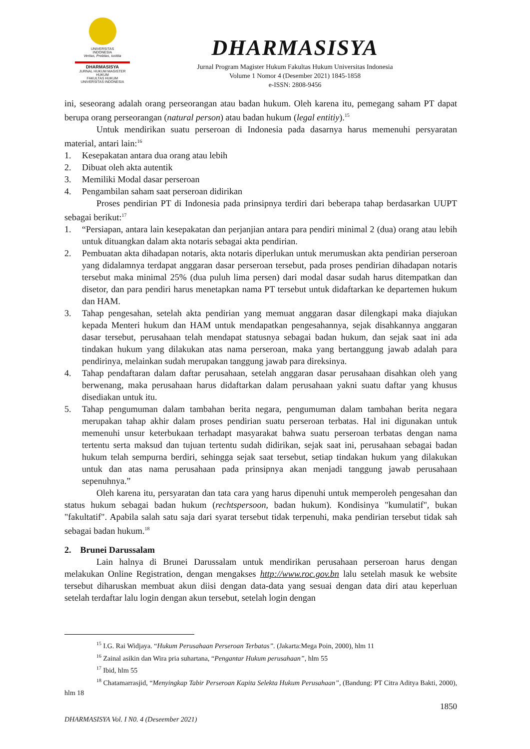UNIVERSITAS
INDONESIA
Veritas, Probitas, Iustitia
DHARMASISYA
JURNAL HUKUM MAGISTER HUKUM
FAKULTAS HUKUM
UNIVERSITAS INDONESIA
DHARMASISYA
Jurnal Program Magister Hukum Fakultas Hukum Universitas Indonesia
Volume 1 Nomor 4 (Desember 2021) 1845-1858
e-ISSN: 2808-9456
ini, seseorang adalah orang perseorangan atau badan hukum. Oleh karena itu, pemegang saham PT dapat berupa orang perseorangan (natural person) atau badan hukum (legal entitiy).<sup>15</sup>
Untuk mendirikan suatu perseroan di Indonesia pada dasarnya harus memenuhi persyaratan material, antari lain:<sup>16</sup>
1. Kesepakatan antara dua orang atau lebih
2. Dibuat oleh akta autentik
3. Memiliki Modal dasar perseroan
4. Pengambilan saham saat perseroan didirikan
Proses pendirian PT di Indonesia pada prinsipnya terdiri dari beberapa tahap berdasarkan UUPT sebagai berikut:<sup>17</sup>
1. “Persiapan, antara lain kesepakatan dan perjanjian antara para pendiri minimal 2 (dua) orang atau lebih untuk dituangkan dalam akta notaris sebagai akta pendirian.
2. Pembuatan akta dihadapan notaris, akta notaris diperlukan untuk merumuskan akta pendirian perseroan yang didalamnya terdapat anggaran dasar perseroan tersebut, pada proses pendirian dihadapan notaris tersebut maka minimal 25% (dua puluh lima persen) dari modal dasar sudah harus ditempatkan dan disetor, dan para pendiri harus menetapkan nama PT tersebut untuk didaftarkan ke departemen hukum dan HAM.
3. Tahap pengesahan, setelah akta pendirian yang memuat anggaran dasar dilengkapi maka diajukan kepada Menteri hukum dan HAM untuk mendapatkan pengesahannya, sejak disahkannya anggaran dasar tersebut, perusahaan telah mendapat statusnya sebagai badan hukum, dan sejak saat ini ada tindakan hukum yang dilakukan atas nama perseroan, maka yang bertanggung jawab adalah para pendirinya, melainkan sudah merupakan tanggung jawab para direksinya.
4. Tahap pendaftaran dalam daftar perusahaan, setelah anggaran dasar perusahaan disahkan oleh yang berwenang, maka perusahaan harus didaftarkan dalam perusahaan yakni suatu daftar yang khusus disediakan untuk itu.
5. Tahap pengumuman dalam tambahan berita negara, pengumuman dalam tambahan berita negara merupakan tahap akhir dalam proses pendirian suatu perseroan terbatas. Hal ini digunakan untuk memenuhi unsur keterbukaan terhadapt masyarakat bahwa suatu perseroan terbatas dengan nama tertentu serta maksud dan tujuan tertentu sudah didirikan, sejak saat ini, perusahaan sebagai badan hukum telah sempurna berdiri, sehingga sejak saat tersebut, setiap tindakan hukum yang dilakukan untuk dan atas nama perusahaan pada prinsipnya akan menjadi tanggung jawab perusahaan sepenuhnya.”
Oleh karena itu, persyaratan dan tata cara yang harus dipenuhi untuk memperoleh pengesahan dan status hukum sebagai badan hukum (rechtspersoon, badan hukum). Kondisinya "kumulatif", bukan "fakultatif". Apabila salah satu saja dari syarat tersebut tidak terpenuhi, maka pendirian tersebut tidak sah sebagai badan hukum.<sup>18</sup>
2. Brunei Darussalam
Lain halnya di Brunei Darussalam untuk mendirikan perusahaan perseroan harus dengan melakukan Online Registration, dengan mengakses http://www.roc.gov.bn lalu setelah masuk ke website tersebut diharuskan membuat akun diisi dengan data-data yang sesuai dengan data diri atau keperluan setelah terdaftar lalu login dengan akun tersebut, setelah login dengan
<sup>15</sup> I.G. Rai Widjaya. “Hukum Perusahaan Perseroan Terbatas”. (Jakarta:Mega Poin, 2000), hlm 11
<sup>16</sup> Zainal asikin dan Wira pria suhartana, “Pengantar Hukum perusahaan”, hlm 55
<sup>17</sup> Ibid, hlm 55
<sup>18</sup> Chatamarrasjid, “Menyingkap Tabir Perseroan Kapita Selekta Hukum Perusahaan”, (Bandung: PT Citra Aditya Bakti, 2000), hlm 18
1850
DHARMASISYA Vol. I N0. 4 (Deseember 2021)